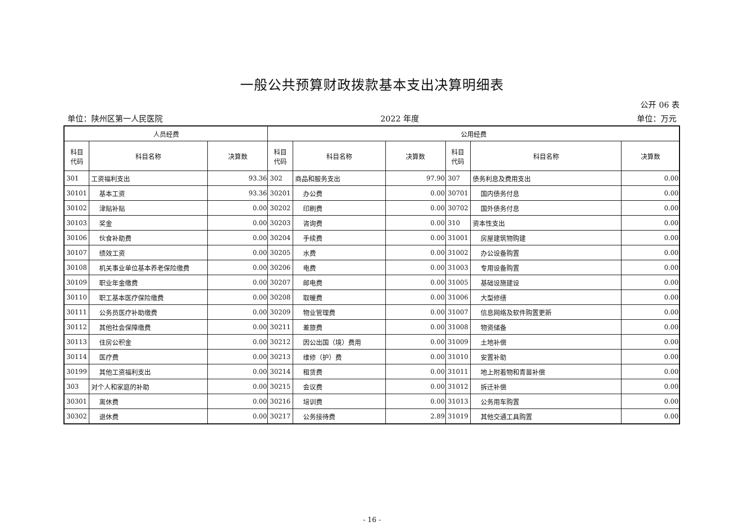一般公共预算财政拨款基本支出决算明细表
公开 06 表
单位：陕州区第一人民医院 2022 年度 单位：万元
| 人员经费 | | | 公用经费 | | | | | |
| --- | --- | --- | --- | --- | --- | --- | --- | --- |
| 科目 代码 | 科目名称 | 决算数 | 科目 代码 | 科目名称 | 决算数 | 科目 代码 | 科目名称 | 决算数 |
| 301 | 工资福利支出 | 93.36 | 302 | 商品和服务支出 | 97.90 | 307 | 债务利息及费用支出 | 0.00 |
| 30101 | 基本工资 | 93.36 | 30201 | 办公费 | 0.00 | 30701 | 国内债务付息 | 0.00 |
| 30102 | 津贴补贴 | 0.00 | 30202 | 印刷费 | 0.00 | 30702 | 国外债务付息 | 0.00 |
| 30103 | 奖金 | 0.00 | 30203 | 咨询费 | 0.00 | 310 | 资本性支出 | 0.00 |
| 30106 | 伙食补助费 | 0.00 | 30204 | 手续费 | 0.00 | 31001 | 房屋建筑物购建 | 0.00 |
| 30107 | 绩效工资 | 0.00 | 30205 | 水费 | 0.00 | 31002 | 办公设备购置 | 0.00 |
| 30108 | 机关事业单位基本养老保险缴费 | 0.00 | 30206 | 电费 | 0.00 | 31003 | 专用设备购置 | 0.00 |
| 30109 | 职业年金缴费 | 0.00 | 30207 | 邮电费 | 0.00 | 31005 | 基础设施建设 | 0.00 |
| 30110 | 职工基本医疗保险缴费 | 0.00 | 30208 | 取暖费 | 0.00 | 31006 | 大型修缮 | 0.00 |
| 30111 | 公务员医疗补助缴费 | 0.00 | 30209 | 物业管理费 | 0.00 | 31007 | 信息网络及软件购置更新 | 0.00 |
| 30112 | 其他社会保障缴费 | 0.00 | 30211 | 差旅费 | 0.00 | 31008 | 物资储备 | 0.00 |
| 30113 | 住房公积金 | 0.00 | 30212 | 因公出国（境）费用 | 0.00 | 31009 | 土地补偿 | 0.00 |
| 30114 | 医疗费 | 0.00 | 30213 | 维修（护）费 | 0.00 | 31010 | 安置补助 | 0.00 |
| 30199 | 其他工资福利支出 | 0.00 | 30214 | 租赁费 | 0.00 | 31011 | 地上附着物和青苗补偿 | 0.00 |
| 303 | 对个人和家庭的补助 | 0.00 | 30215 | 会议费 | 0.00 | 31012 | 拆迁补偿 | 0.00 |
| 30301 | 离休费 | 0.00 | 30216 | 培训费 | 0.00 | 31013 | 公务用车购置 | 0.00 |
| 30302 | 退休费 | 0.00 | 30217 | 公务接待费 | 2.89 | 31019 | 其他交通工具购置 | 0.00 |
- 16 -